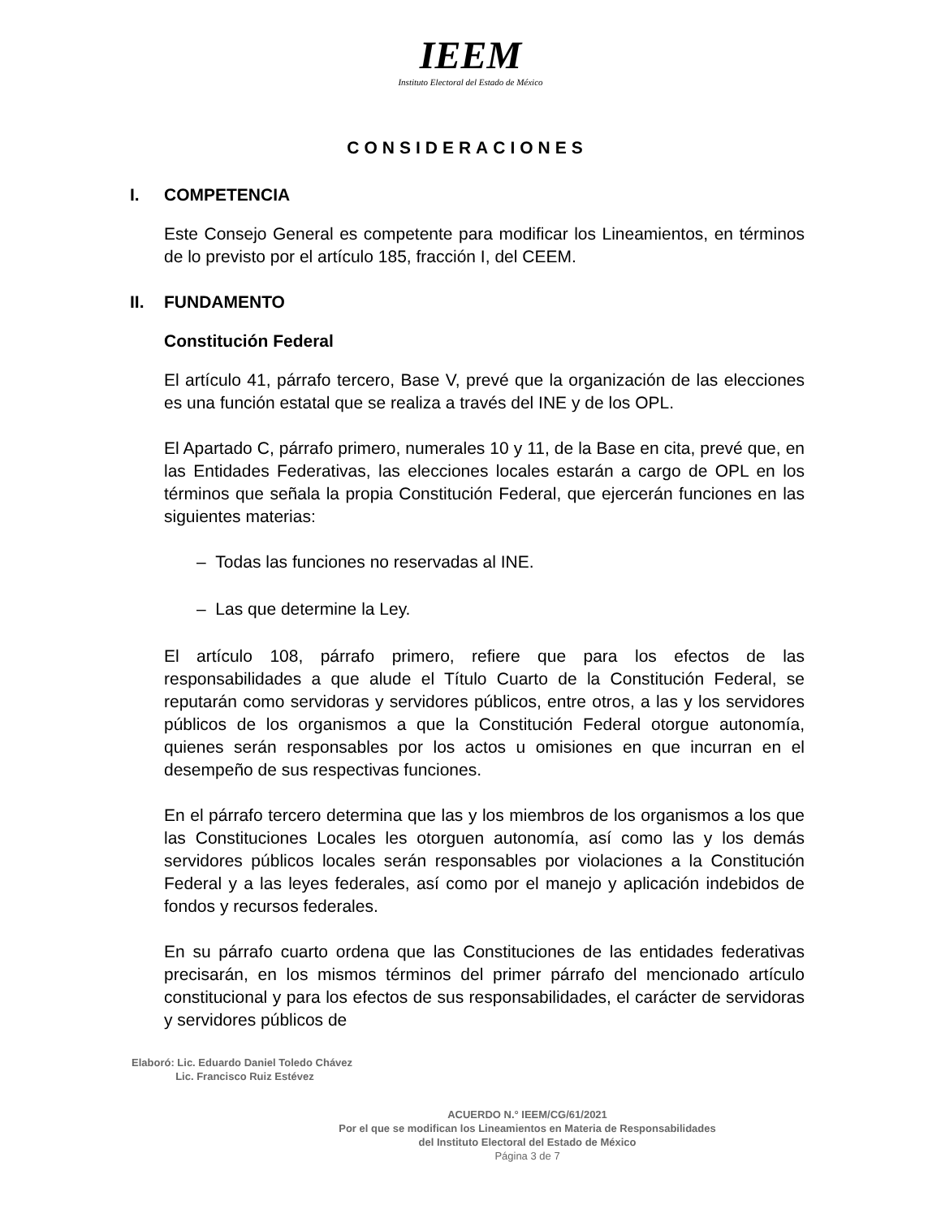IEEM
Instituto Electoral del Estado de México
CONSIDERACIONES
I. COMPETENCIA
Este Consejo General es competente para modificar los Lineamientos, en términos de lo previsto por el artículo 185, fracción I, del CEEM.
II. FUNDAMENTO
Constitución Federal
El artículo 41, párrafo tercero, Base V, prevé que la organización de las elecciones es una función estatal que se realiza a través del INE y de los OPL.
El Apartado C, párrafo primero, numerales 10 y 11, de la Base en cita, prevé que, en las Entidades Federativas, las elecciones locales estarán a cargo de OPL en los términos que señala la propia Constitución Federal, que ejercerán funciones en las siguientes materias:
– Todas las funciones no reservadas al INE.
– Las que determine la Ley.
El artículo 108, párrafo primero, refiere que para los efectos de las responsabilidades a que alude el Título Cuarto de la Constitución Federal, se reputarán como servidoras y servidores públicos, entre otros, a las y los servidores públicos de los organismos a que la Constitución Federal otorgue autonomía, quienes serán responsables por los actos u omisiones en que incurran en el desempeño de sus respectivas funciones.
En el párrafo tercero determina que las y los miembros de los organismos a los que las Constituciones Locales les otorguen autonomía, así como las y los demás servidores públicos locales serán responsables por violaciones a la Constitución Federal y a las leyes federales, así como por el manejo y aplicación indebidos de fondos y recursos federales.
En su párrafo cuarto ordena que las Constituciones de las entidades federativas precisarán, en los mismos términos del primer párrafo del mencionado artículo constitucional y para los efectos de sus responsabilidades, el carácter de servidoras y servidores públicos de
Elaboró: Lic. Eduardo Daniel Toledo Chávez
Lic. Francisco Ruiz Estévez
ACUERDO N.° IEEM/CG/61/2021
Por el que se modifican los Lineamientos en Materia de Responsabilidades
del Instituto Electoral del Estado de México
Página 3 de 7